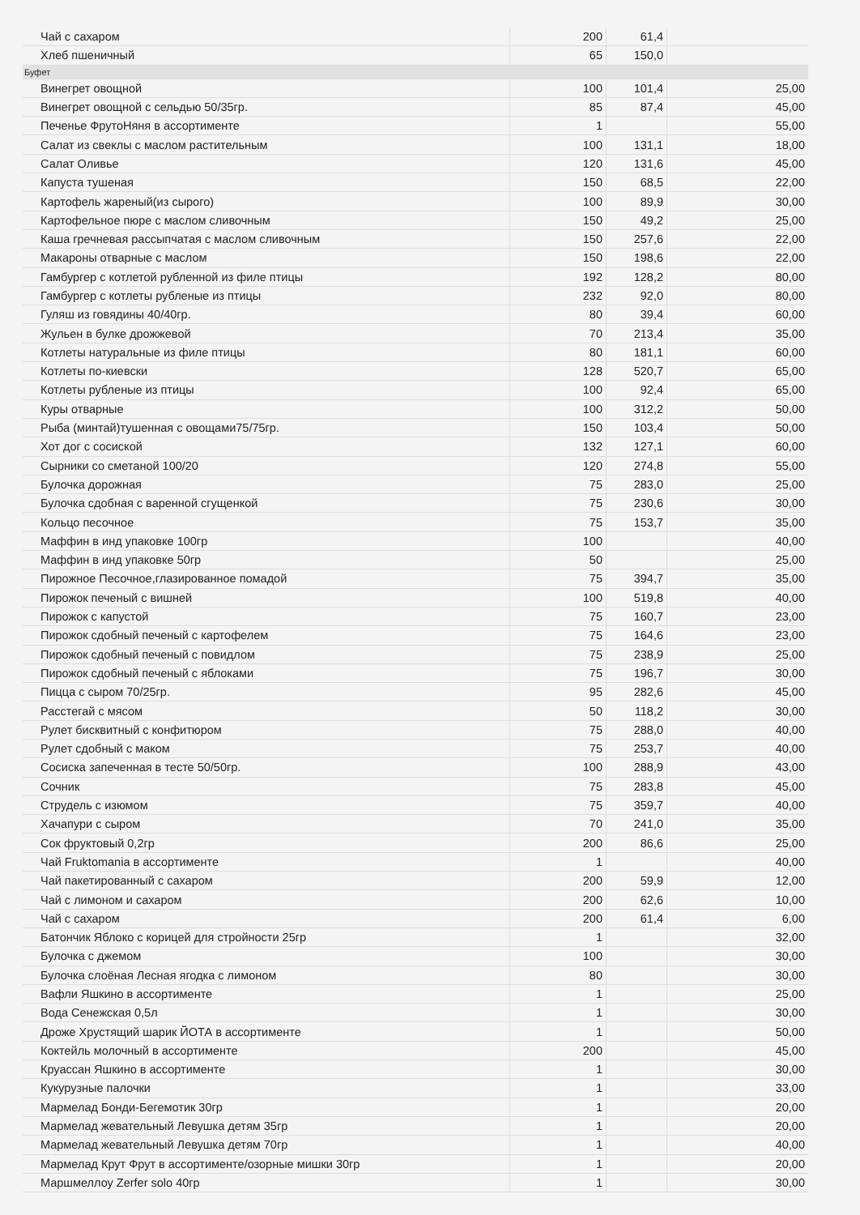| Чай с сахаром | 200 | 61,4 | |
| Хлеб пшеничный | 65 | 150,0 | |
| Буфет | | | |
| Винегрет овощной | 100 | 101,4 | 25,00 |
| Винегрет овощной с сельдью 50/35гр. | 85 | 87,4 | 45,00 |
| Печенье ФрутоНяня в ассортименте | 1 | | 55,00 |
| Салат из свеклы с маслом растительным | 100 | 131,1 | 18,00 |
| Салат Оливье | 120 | 131,6 | 45,00 |
| Капуста тушеная | 150 | 68,5 | 22,00 |
| Картофель жареный(из сырого) | 100 | 89,9 | 30,00 |
| Картофельное пюре с маслом сливочным | 150 | 49,2 | 25,00 |
| Каша гречневая рассыпчатая с маслом сливочным | 150 | 257,6 | 22,00 |
| Макароны отварные с маслом | 150 | 198,6 | 22,00 |
| Гамбургер с котлетой рубленной из филе птицы | 192 | 128,2 | 80,00 |
| Гамбургер с котлеты рубленые из птицы | 232 | 92,0 | 80,00 |
| Гуляш из говядины 40/40гр. | 80 | 39,4 | 60,00 |
| Жульен в булке дрожжевой | 70 | 213,4 | 35,00 |
| Котлеты натуральные из филе птицы | 80 | 181,1 | 60,00 |
| Котлеты по-киевски | 128 | 520,7 | 65,00 |
| Котлеты рубленые из птицы | 100 | 92,4 | 65,00 |
| Куры отварные | 100 | 312,2 | 50,00 |
| Рыба (минтай)тушенная с овощами75/75гр. | 150 | 103,4 | 50,00 |
| Хот дог с сосиской | 132 | 127,1 | 60,00 |
| Сырники со сметаной 100/20 | 120 | 274,8 | 55,00 |
| Булочка дорожная | 75 | 283,0 | 25,00 |
| Булочка сдобная с варенной сгущенкой | 75 | 230,6 | 30,00 |
| Кольцо песочное | 75 | 153,7 | 35,00 |
| Маффин в инд упаковке 100гр | 100 | | 40,00 |
| Маффин в инд упаковке 50гр | 50 | | 25,00 |
| Пирожное Песочное,глазированное помадой | 75 | 394,7 | 35,00 |
| Пирожок печеный с вишней | 100 | 519,8 | 40,00 |
| Пирожок с капустой | 75 | 160,7 | 23,00 |
| Пирожок сдобный печеный с картофелем | 75 | 164,6 | 23,00 |
| Пирожок сдобный печеный с повидлом | 75 | 238,9 | 25,00 |
| Пирожок сдобный печеный с яблоками | 75 | 196,7 | 30,00 |
| Пицца с сыром 70/25гр. | 95 | 282,6 | 45,00 |
| Расстегай с мясом | 50 | 118,2 | 30,00 |
| Рулет бисквитный с конфитюром | 75 | 288,0 | 40,00 |
| Рулет сдобный с маком | 75 | 253,7 | 40,00 |
| Сосиска запеченная в тесте 50/50гр. | 100 | 288,9 | 43,00 |
| Сочник | 75 | 283,8 | 45,00 |
| Струдель с изюмом | 75 | 359,7 | 40,00 |
| Хачапури с сыром | 70 | 241,0 | 35,00 |
| Сок фруктовый 0,2гр | 200 | 86,6 | 25,00 |
| Чай Fruktomania в ассортименте | 1 | | 40,00 |
| Чай пакетированный с сахаром | 200 | 59,9 | 12,00 |
| Чай с лимоном и сахаром | 200 | 62,6 | 10,00 |
| Чай с сахаром | 200 | 61,4 | 6,00 |
| Батончик Яблоко с корицей для стройности 25гр | 1 | | 32,00 |
| Булочка с джемом | 100 | | 30,00 |
| Булочка слоёная Лесная ягодка с лимоном | 80 | | 30,00 |
| Вафли Яшкино в ассортименте | 1 | | 25,00 |
| Вода Сенежская 0,5л | 1 | | 30,00 |
| Дроже Хрустящий шарик ЙОТА в ассортименте | 1 | | 50,00 |
| Коктейль молочный в ассортименте | 200 | | 45,00 |
| Круассан Яшкино в ассортименте | 1 | | 30,00 |
| Кукурузные палочки | 1 | | 33,00 |
| Мармелад Бонди-Бегемотик 30гр | 1 | | 20,00 |
| Мармелад жевательный Левушка детям 35гр | 1 | | 20,00 |
| Мармелад жевательный Левушка детям 70гр | 1 | | 40,00 |
| Мармелад Крут Фрут в ассортименте/озорные мишки 30гр | 1 | | 20,00 |
| Маршмеллоу Zerfer solo 40гр | 1 | | 30,00 |